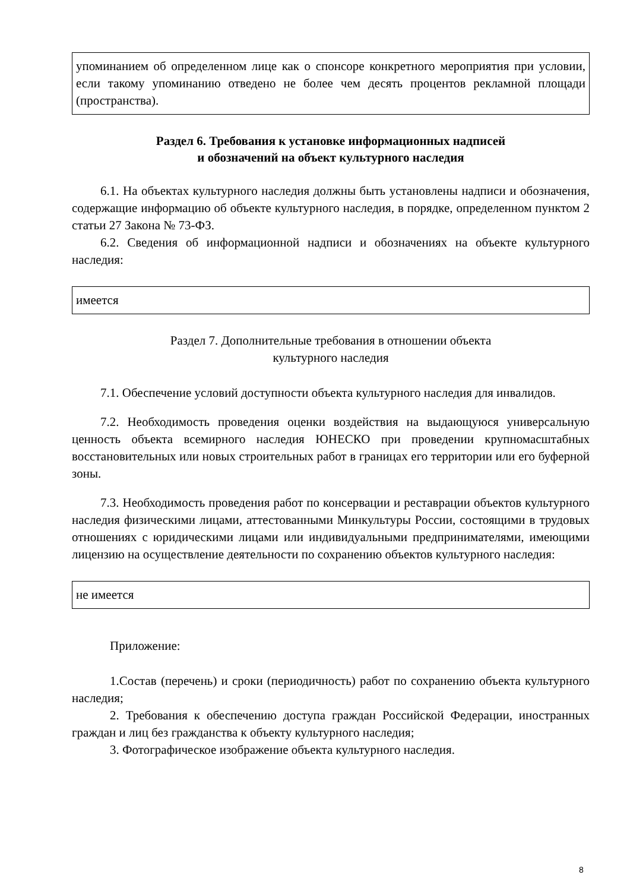упоминанием об определенном лице как о спонсоре конкретного мероприятия при условии, если такому упоминанию отведено не более чем десять процентов рекламной площади (пространства).
Раздел 6. Требования к установке информационных надписей
и обозначений на объект культурного наследия
6.1. На объектах культурного наследия должны быть установлены надписи и обозначения, содержащие информацию об объекте культурного наследия, в порядке, определенном пунктом 2 статьи 27 Закона № 73-ФЗ.
6.2. Сведения об информационной надписи и обозначениях на объекте культурного наследия:
имеется
Раздел 7. Дополнительные требования в отношении объекта
культурного наследия
7.1. Обеспечение условий доступности объекта культурного наследия для инвалидов.
7.2. Необходимость проведения оценки воздействия на выдающуюся универсальную ценность объекта всемирного наследия ЮНЕСКО при проведении крупномасштабных восстановительных или новых строительных работ в границах его территории или его буферной зоны.
7.3. Необходимость проведения работ по консервации и реставрации объектов культурного наследия физическими лицами, аттестованными Минкультуры России, состоящими в трудовых отношениях с юридическими лицами или индивидуальными предпринимателями, имеющими лицензию на осуществление деятельности по сохранению объектов культурного наследия:
не имеется
Приложение:
1.Состав (перечень) и сроки (периодичность) работ по сохранению объекта культурного наследия;
2. Требования к обеспечению доступа граждан Российской Федерации, иностранных граждан и лиц без гражданства к объекту культурного наследия;
3. Фотографическое изображение объекта культурного наследия.
8